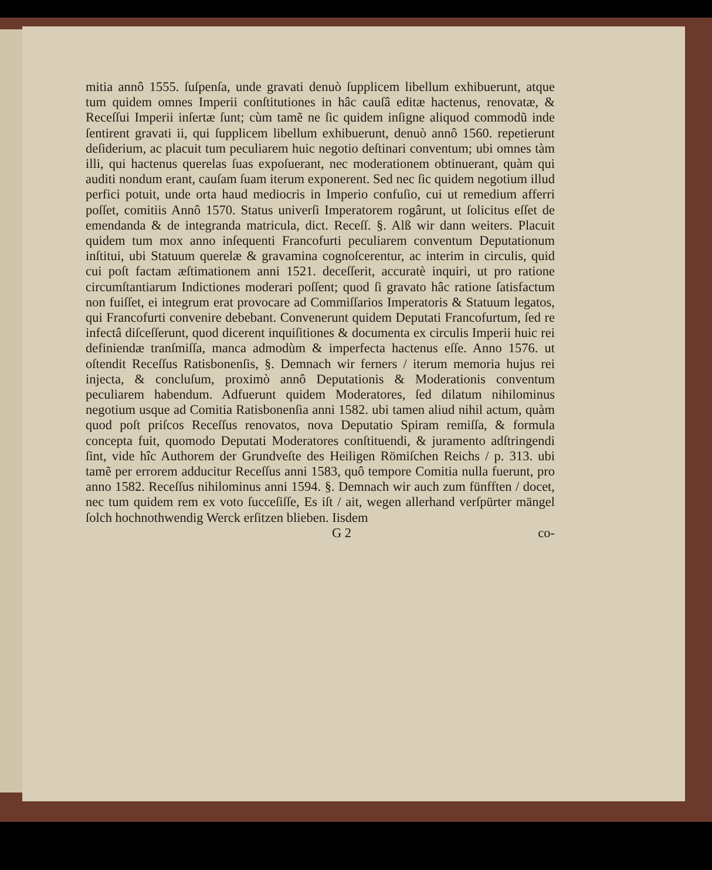mitia annô 1555. ſuſpenſa, unde gravati denuò ſupplicem libellum exhibuerunt, atque tum quidem omnes Imperii conſtitutiones in hâc cauſâ editæ hactenus, renovatæ, & Receſſui Imperii inſertæ ſunt; cùm tamẽ ne ſic quidem inſigne aliquod commodũ inde ſentirent gravati ii, qui ſupplicem libellum exhibuerunt, denuò annô 1560. repetierunt deſiderium, ac placuit tum peculiarem huic negotio deſtinari conventum; ubi omnes tàm illi, qui hactenus querelas ſuas expoſuerant, nec moderationem obtinuerant, quàm qui auditi nondum erant, cauſam ſuam iterum exponerent. Sed nec ſic quidem negotium illud perfici potuit, unde orta haud mediocris in Imperio confuſio, cui ut remedium afferri poſſet, comitiis Annô 1570. Status univerſi Imperatorem rogârunt, ut ſolicitus eſſet de emendanda & de integranda matricula, dict. Receſſ. §. Alß wir dann weiters. Placuit quidem tum mox anno inſequenti Francofurti peculiarem conventum Deputationum inſtitui, ubi Statuum querelæ & gravamina cognoſcerentur, ac interim in circulis, quid cui poſt factam æſtimationem anni 1521. deceſſerit, accuratè inquiri, ut pro ratione circumſtantiarum Indictiones moderari poſſent; quod ſi gravato hâc ratione ſatisfactum non fuiſſet, ei integrum erat provocare ad Commiſſarios Imperatoris & Statuum legatos, qui Francofurti convenire debebant. Convenerunt quidem Deputati Francofurtum, ſed re infectâ diſceſſerunt, quod dicerent inquiſitiones & documenta ex circulis Imperii huic rei definiendæ tranſmiſſa, manca admodùm & imperfecta hactenus eſſe. Anno 1576. ut oſtendit Receſſus Ratisbonenſis, §. Demnach wir ferners / iterum memoria hujus rei injecta, & concluſum, proximò annô Deputationis & Moderationis conventum peculiarem habendum. Adfuerunt quidem Moderatores, ſed dilatum nihilominus negotium usque ad Comitia Ratisbonenſia anni 1582. ubi tamen aliud nihil actum, quàm quod poſt priſcos Receſſus renovatos, nova Deputatio Spiram remiſſa, & formula concepta fuit, quomodo Deputati Moderatores conſtituendi, & juramento adſtringendi ſint, vide hîc Authorem der Grundveſte des Heiligen Römiſchen Reichs / p. 313. ubi tamẽ per errorem adducitur Receſſus anni 1583, quô tempore Comitia nulla fuerunt, pro anno 1582. Receſſus nihilominus anni 1594. §. Demnach wir auch zum fünfften / docet, nec tum quidem rem ex voto ſucceſiſſe, Es iſt / ait, wegen allerhand verſpürter mängel ſolch hochnothwendig Werck erſitzen blieben. Iisdem
G 2 co-